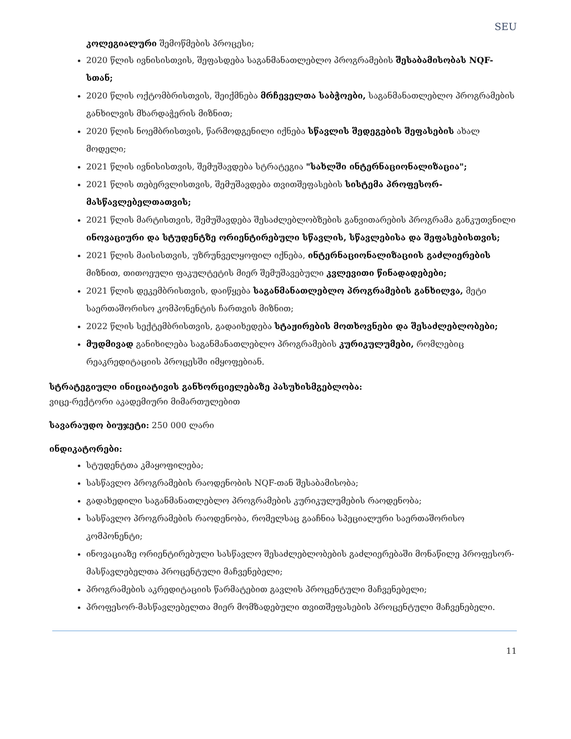SEU
კოლეგიალური შემოწმების პროცესი;
2020 წლის ივნისისთვის, შეფასდება საგანმანათლებლო პროგრამების შესაბამისობას NQF-სთან;
2020 წლის ოქტომბრისთვის, შეიქმნება მრჩეველთა საბჭოები, საგანმანათლებლო პროგრამების განხილვის მხარდაჭერის მიზნით;
2020 წლის ნოემბრისთვის, წარმოდგენილი იქნება სწავლის შედეგების შეფასების ახალ მოდელი;
2021 წლის ივნისისთვის, შემუშავდება სტრატეგია "სახლში ინტერნაციონალიზაცია";
2021 წლის თებერვლისთვის, შემუშავდება თვითშეფასების სისტემა პროფესორ-მასწავლებელთათვის;
2021 წლის მარტისთვის, შემუშავდება შესაძლებლობზების განვითარების პროგრამა განკუთვნილი ინოვაციური და სტუდენტზე ორიენტირებული სწავლის, სწავლებისა და შეფასებისთვის;
2021 წლის მაისისთვის, უზრუნველყოფილ იქნება, ინტერნაციონალიზაციის გაძლიერების მიზნით, თითოეული ფაკულტეტის მიერ შემუშავებული კვლევითი წინადადებები;
2021 წლის დეკემბრისთვის, დაიწყება საგანმანათლებლო პროგრამების განხილვა, მეტი საერთაშორისო კომპონენტის ჩართვის მიზნით;
2022 წლის სექტემბრისთვის, გადაიხედება სტაჟირების მოთხოვნები და შესაძლებლობები;
მუდმივად განიხილება საგანმანათლებლო პროგრამების კურიკულუმები, რომლებიც რეაკრედიტაციის პროცესში იმყოფებიან.
სტრატეგიული ინიციატივის განხორციელებაზე პასუხისმგებლობა:
ვიცე-რექტორი აკადემიური მიმართულებით
სავარაუდო ბიუჯეტი: 250 000 ლარი
ინდიკატორები:
სტუდენტთა კმაყოფილება;
სასწავლო პროგრამების რაოდენობის NQF-თან შესაბამისობა;
გადახედილი საგანმანათლებლო პროგრამების კურიკულუმების რაოდენობა;
სასწავლო პროგრამების რაოდენობა, რომელსაც გააჩნია სპეციალური საერთაშორისო კომპონენტი;
ინოვაციაზე ორიენტირებული სასწავლო შესაძლებლობების გაძლიერებაში მონაწილე პროფესორ-მასწავლებელთა პროცენტული მაჩვენებელი;
პროგრამების აკრედიტაციის წარმატებით გავლის პროცენტული მაჩვენებელი;
პროფესორ-მასწავლებელთა მიერ მომზადებული თვითშეფასების პროცენტული მაჩვენებელი.
11